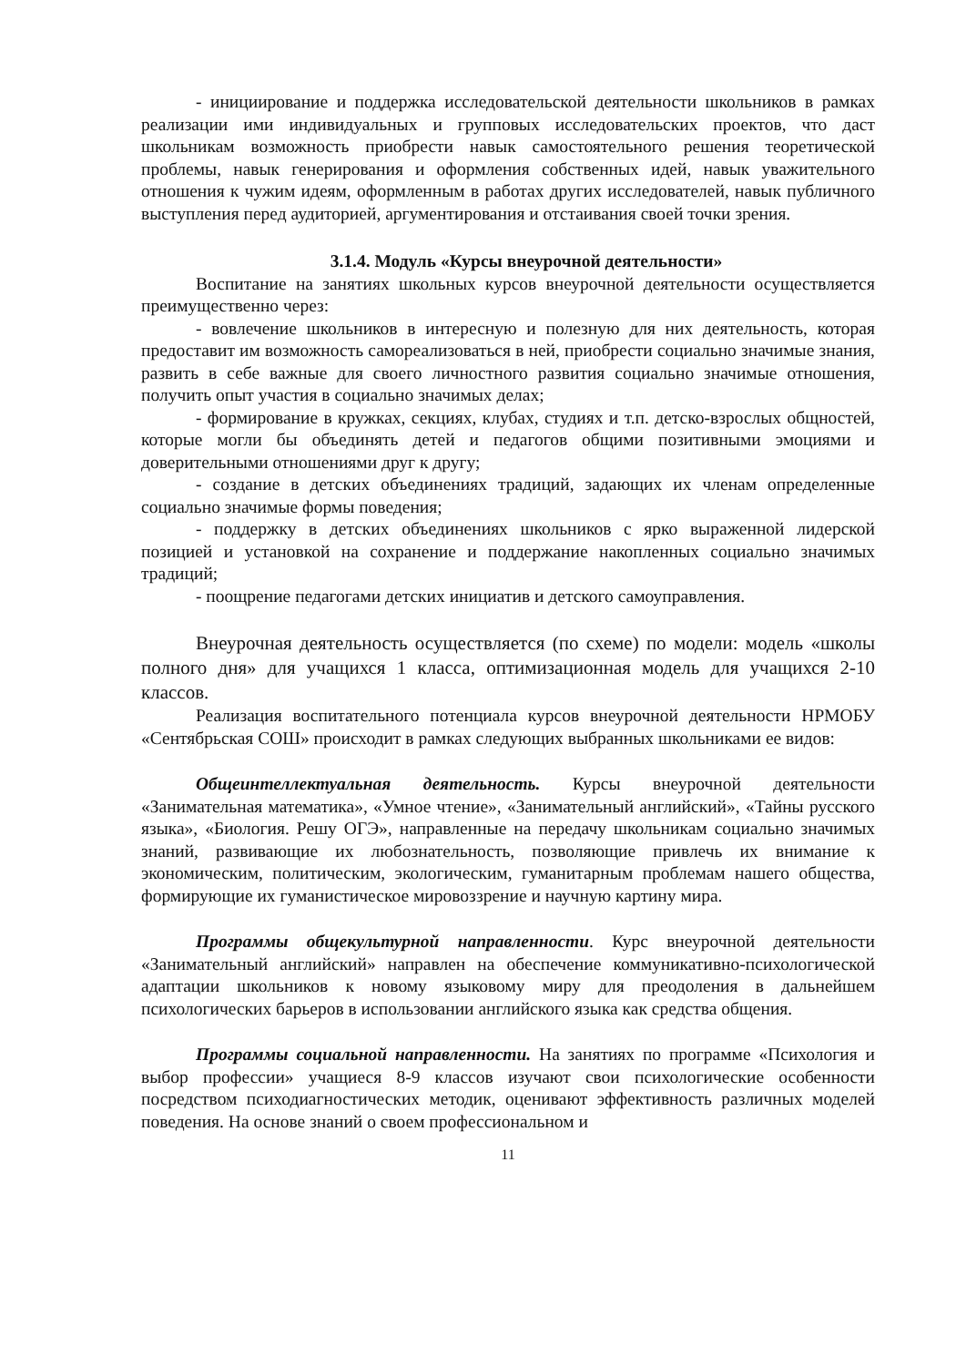- инициирование и поддержка исследовательской деятельности школьников в рамках реализации ими индивидуальных и групповых исследовательских проектов, что даст школьникам возможность приобрести навык самостоятельного решения теоретической проблемы, навык генерирования и оформления собственных идей, навык уважительного отношения к чужим идеям, оформленным в работах других исследователей, навык публичного выступления перед аудиторией, аргументирования и отстаивания своей точки зрения.
3.1.4. Модуль «Курсы внеурочной деятельности»
Воспитание на занятиях школьных курсов внеурочной деятельности осуществляется преимущественно через:
- вовлечение школьников в интересную и полезную для них деятельность, которая предоставит им возможность самореализоваться в ней, приобрести социально значимые знания, развить в себе важные для своего личностного развития социально значимые отношения, получить опыт участия в социально значимых делах;
- формирование в кружках, секциях, клубах, студиях и т.п. детско-взрослых общностей, которые могли бы объединять детей и педагогов общими позитивными эмоциями и доверительными отношениями друг к другу;
- создание в детских объединениях традиций, задающих их членам определенные социально значимые формы поведения;
- поддержку в детских объединениях школьников с ярко выраженной лидерской позицией и установкой на сохранение и поддержание накопленных социально значимых традиций;
- поощрение педагогами детских инициатив и детского самоуправления.
Внеурочная деятельность осуществляется (по схеме) по модели: модель «школы полного дня» для учащихся 1 класса, оптимизационная модель для учащихся 2-10 классов.
Реализация воспитательного потенциала курсов внеурочной деятельности НРМОБУ «Сентябрьская СОШ» происходит в рамках следующих выбранных школьниками ее видов:
Общеинтеллектуальная деятельность. Курсы внеурочной деятельности «Занимательная математика», «Умное чтение», «Занимательный английский», «Тайны русского языка», «Биология. Решу ОГЭ», направленные на передачу школьникам социально значимых знаний, развивающие их любознательность, позволяющие привлечь их внимание к экономическим, политическим, экологическим, гуманитарным проблемам нашего общества, формирующие их гуманистическое мировоззрение и научную картину мира.
Программы общекультурной направленности. Курс внеурочной деятельности «Занимательный английский» направлен на обеспечение коммуникативно-психологической адаптации школьников к новому языковому миру для преодоления в дальнейшем психологических барьеров в использовании английского языка как средства общения.
Программы социальной направленности. На занятиях по программе «Психология и выбор профессии» учащиеся 8-9 классов изучают свои психологические особенности посредством психодиагностических методик, оценивают эффективность различных моделей поведения. На основе знаний о своем профессиональном и
11